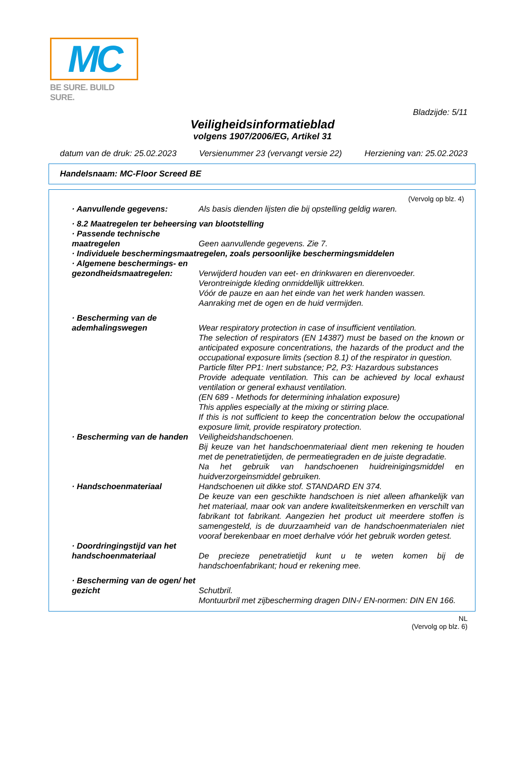MC
BE SURE. BUILD SURE.
Bladzijde: 5/11
Veiligheidsinformatieblad
volgens 1907/2006/EG, Artikel 31
datum van de druk: 25.02.2023 Versienummer 23 (vervangt versie 22) Herziening van: 25.02.2023
Handelsnaam: MC-Floor Screed BE
(Vervolg op blz. 4)
· Aanvullende gegevens: Als basis dienden lijsten die bij opstelling geldig waren.
· 8.2 Maatregelen ter beheersing van blootstelling
· Passende technische maatregelen
Geen aanvullende gegevens. Zie 7.
· Individuele beschermingsmaatregelen, zoals persoonlijke beschermingsmiddelen
· Algemene beschermings- en gezondheidsmaatregelen:
Verwijderd houden van eet- en drinkwaren en dierenvoeder.
Verontreinigde kleding onmiddellijk uittrekken.
Vóór de pauze en aan het einde van het werk handen wassen.
Aanraking met de ogen en de huid vermijden.
· Bescherming van de ademhalingswegen
Wear respiratory protection in case of insufficient ventilation.
The selection of respirators (EN 14387) must be based on the known or anticipated exposure concentrations, the hazards of the product and the occupational exposure limits (section 8.1) of the respirator in question.
Particle filter PP1: Inert substance; P2, P3: Hazardous substances
Provide adequate ventilation. This can be achieved by local exhaust ventilation or general exhaust ventilation.
(EN 689 - Methods for determining inhalation exposure)
This applies especially at the mixing or stirring place.
If this is not sufficient to keep the concentration below the occupational exposure limit, provide respiratory protection.
· Bescherming van de handen
Veiligheidshandschoenen.
Bij keuze van het handschoenmateriaal dient men rekening te houden met de penetratietijden, de permeatiegraden en de juiste degradatie.
Na het gebruik van handschoenen huidreinigingsmiddel en huidverzorgeinsmiddel gebruiken.
· Handschoenmateriaal Handschoenen uit dikke stof. STANDARD EN 374.
De keuze van een geschikte handschoen is niet alleen afhankelijk van het materiaal, maar ook van andere kwaliteitskenmerken en verschilt van fabrikant tot fabrikant. Aangezien het product uit meerdere stoffen is samengesteld, is de duurzaamheid van de handschoenmaterialen niet vooraf berekenbaar en moet derhalve vóór het gebruik worden getest.
· Doordringingstijd van het handschoenmateriaal
De precieze penetratietijd kunt u te weten komen bij de handschoenfabrikant; houd er rekening mee.
· Bescherming van de ogen/ het gezicht
Schutbril.
Montuurbril met zijbescherming dragen DIN-/ EN-normen: DIN EN 166.
NL
(Vervolg op blz. 6)